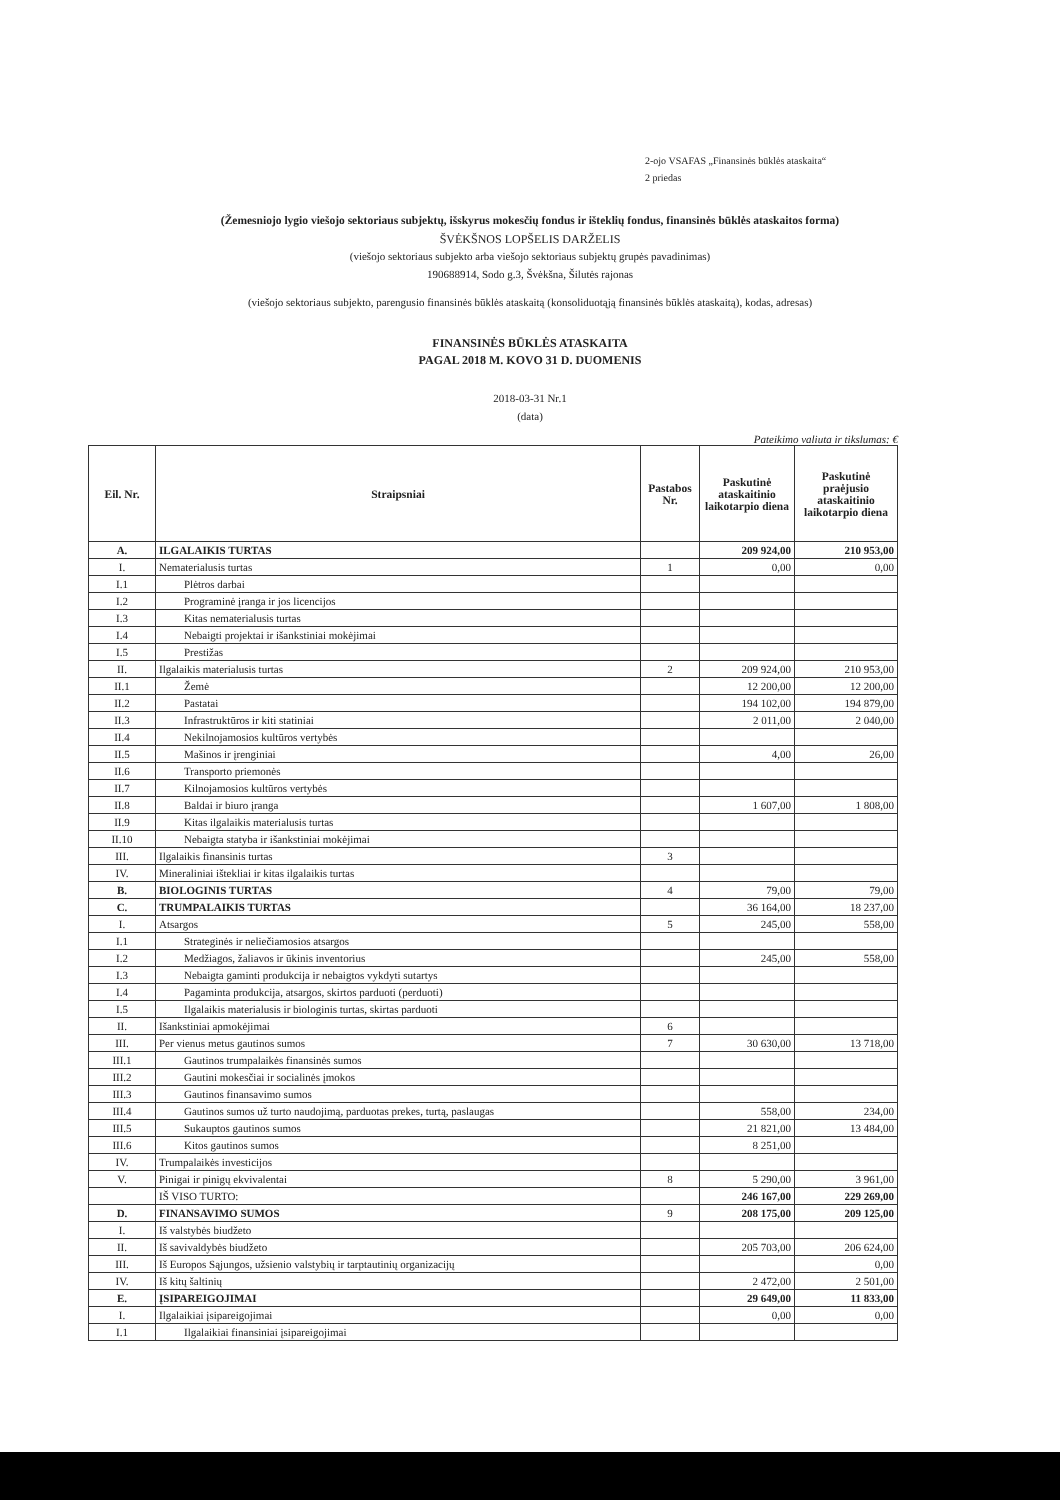2-ojo VSAFAS „Finansinės būklės ataskaita“
2 priedas
(Žemesniojo lygio viešojo sektoriaus subjektų, išskyrus mokesčių fondus ir išteklių fondus, finansinės būklės ataskaitos forma)
ŠVĖKŠNOS LOPŠELIS DARŽELIS
(viešojo sektoriaus subjekto arba viešojo sektoriaus subjektų grupės pavadinimas)
190688914, Sodo g.3, Švėkšna, Šilutės rajonas
(viešojo sektoriaus subjekto, parengusio finansinės būklės ataskaitą (konsoliduotąją finansinės būklės ataskaitą), kodas, adresas)
FINANSINĖS BŪKLĖS ATASKAITA
PAGAL 2018 M. KOVO 31 D. DUOMENIS
2018-03-31 Nr.1
(data)
Pateikimo valiuta ir tikslumas: €
| Eil. Nr. | Straipsniai | Pastabos Nr. | Paskutinė ataskaitinio laikotarpio diena | Paskutinė praėjusio ataskaitinio laikotarpio diena |
| --- | --- | --- | --- | --- |
| A. | ILGALAIKIS TURTAS | | 209 924,00 | 210 953,00 |
| I. | Nematerialusis turtas | 1 | 0,00 | 0,00 |
| I.1 | Plėtros darbai | | | |
| I.2 | Programinė įranga ir jos licencijos | | | |
| I.3 | Kitas nematerialusis turtas | | | |
| I.4 | Nebaigti projektai ir išankstiniai mokėjimai | | | |
| I.5 | Prestižas | | | |
| II. | Ilgalaikis materialusis turtas | 2 | 209 924,00 | 210 953,00 |
| II.1 | Žemė | | 12 200,00 | 12 200,00 |
| II.2 | Pastatai | | 194 102,00 | 194 879,00 |
| II.3 | Infrastruktūros ir kiti statiniai | | 2 011,00 | 2 040,00 |
| II.4 | Nekilnojamosios kultūros vertybės | | | |
| II.5 | Mašinos ir įrenginiai | | 4,00 | 26,00 |
| II.6 | Transporto priemonės | | | |
| II.7 | Kilnojamosios kultūros vertybės | | | |
| II.8 | Baldai ir biuro įranga | | 1 607,00 | 1 808,00 |
| II.9 | Kitas ilgalaikis materialusis turtas | | | |
| II.10 | Nebaigta statyba ir išankstiniai mokėjimai | | | |
| III. | Ilgalaikis finansinis turtas | 3 | | |
| IV. | Mineraliniai ištekliai ir kitas ilgalaikis turtas | | | |
| B. | BIOLOGINIS TURTAS | 4 | 79,00 | 79,00 |
| C. | TRUMPALAIKIS TURTAS | | 36 164,00 | 18 237,00 |
| I. | Atsargos | 5 | 245,00 | 558,00 |
| I.1 | Strateginės ir neliečiamosios atsargos | | | |
| I.2 | Medžiagos, žaliavos ir ūkinis inventorius | | 245,00 | 558,00 |
| I.3 | Nebaigta gaminti produkcija ir nebaigtos vykdyti sutartys | | | |
| I.4 | Pagaminta produkcija, atsargos, skirtos parduoti (perduoti) | | | |
| I.5 | Ilgalaikis materialusis ir biologinis turtas, skirtas parduoti | | | |
| II. | Išankstiniai apmokėjimai | 6 | | |
| III. | Per vienus metus gautinos sumos | 7 | 30 630,00 | 13 718,00 |
| III.1 | Gautinos trumpalaikės finansinės sumos | | | |
| III.2 | Gautini mokesčiai ir socialinės įmokos | | | |
| III.3 | Gautinos finansavimo sumos | | | |
| III.4 | Gautinos sumos už turto naudojimą, parduotas prekes, turtą, paslaugas | | 558,00 | 234,00 |
| III.5 | Sukauptos gautinos sumos | | 21 821,00 | 13 484,00 |
| III.6 | Kitos gautinos sumos | | 8 251,00 | |
| IV. | Trumpalaikės investicijos | | | |
| V. | Pinigai ir pinigų ekvivalentai | 8 | 5 290,00 | 3 961,00 |
| | IŠ VISO TURTO: | | 246 167,00 | 229 269,00 |
| D. | FINANSAVIMO SUMOS | 9 | 208 175,00 | 209 125,00 |
| I. | Iš valstybės biudžeto | | | |
| II. | Iš savivaldybės biudžeto | | 205 703,00 | 206 624,00 |
| III. | Iš Europos Sąjungos, užsienio valstybių ir tarptautinių organizacijų | | | 0,00 |
| IV. | Iš kitų šaltinių | | 2 472,00 | 2 501,00 |
| E. | ĮSIPAREIGOJIMAI | | 29 649,00 | 11 833,00 |
| I. | Ilgalaikiai įsipareigojimai | | 0,00 | 0,00 |
| I.1 | Ilgalaikiai finansiniai įsipareigojimai | | | |